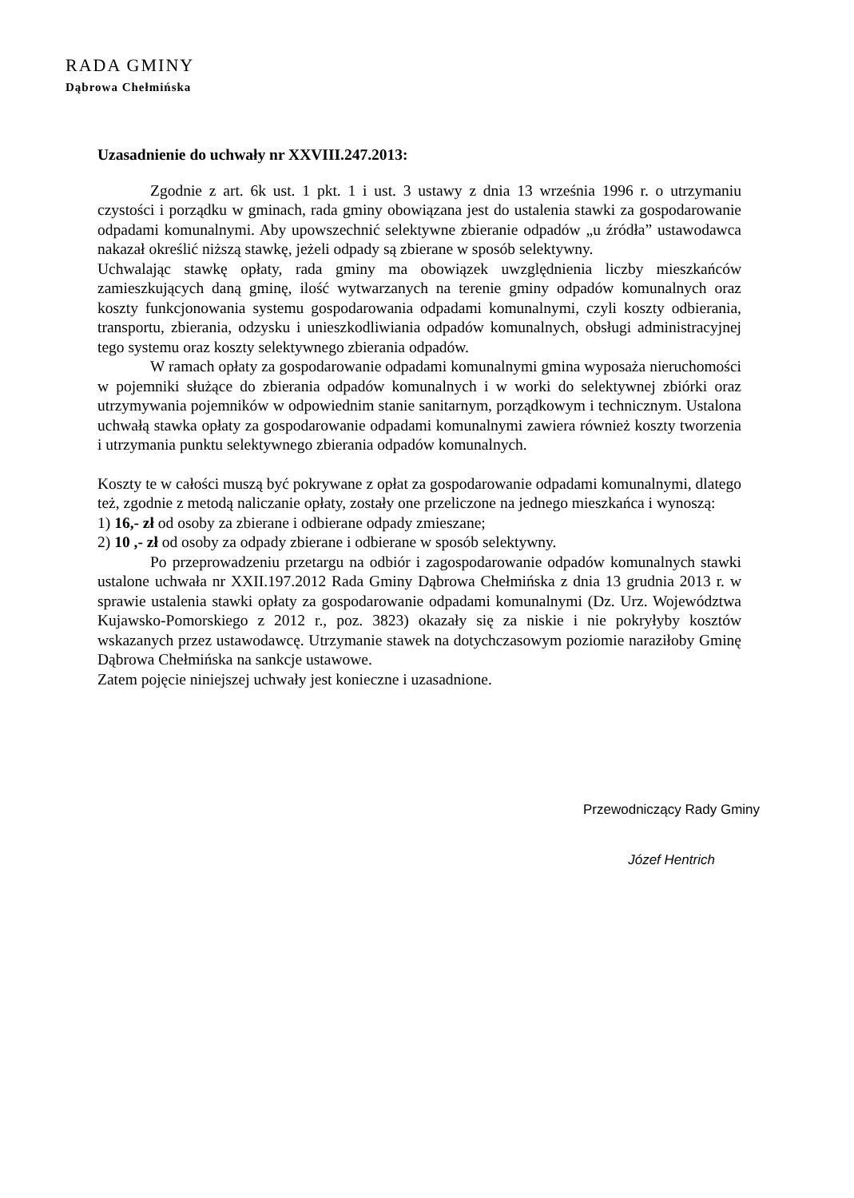RADA GMINY
Dąbrowa Chełmińska
Uzasadnienie do uchwały nr XXVIII.247.2013:
Zgodnie z art. 6k ust. 1 pkt. 1 i ust. 3 ustawy z dnia 13 września 1996 r. o utrzymaniu czystości i porządku w gminach, rada gminy obowiązana jest do ustalenia stawki za gospodarowanie odpadami komunalnymi. Aby upowszechnić selektywne zbieranie odpadów „u źródła” ustawodawca nakazał określić niższą stawkę, jeżeli odpady są zbierane w sposób selektywny.
Uchwalając stawkę opłaty, rada gminy ma obowiązek uwzględnienia liczby mieszkańców zamieszkujących daną gminę, ilość wytwarzanych na terenie gminy odpadów komunalnych oraz koszty funkcjonowania systemu gospodarowania odpadami komunalnymi, czyli koszty odbierania, transportu, zbierania, odzysku i unieszkodliwiania odpadów komunalnych, obsługi administracyjnej tego systemu oraz koszty selektywnego zbierania odpadów.
W ramach opłaty za gospodarowanie odpadami komunalnymi gmina wyposaża nieruchomości w pojemniki służące do zbierania odpadów komunalnych i w worki do selektywnej zbiórki oraz utrzymywania pojemników w odpowiednim stanie sanitarnym, porządkowym i technicznym. Ustalona uchwałą stawka opłaty za gospodarowanie odpadami komunalnymi zawiera również koszty tworzenia i utrzymania punktu selektywnego zbierania odpadów komunalnych.
Koszty te w całości muszą być pokrywane z opłat za gospodarowanie odpadami komunalnymi, dlatego też, zgodnie z metodą naliczanie opłaty, zostały one przeliczone na jednego mieszkańca i wynoszą:
1) 16,- zł od osoby za zbierane i odbierane odpady zmieszane;
2) 10 ,- zł od osoby za odpady zbierane i odbierane w sposób selektywny.
Po przeprowadzeniu przetargu na odbiór i zagospodarowanie odpadów komunalnych stawki ustalone uchwała nr XXII.197.2012 Rada Gminy Dąbrowa Chełmińska z dnia 13 grudnia 2013 r. w sprawie ustalenia stawki opłaty za gospodarowanie odpadami komunalnymi (Dz. Urz. Województwa Kujawsko-Pomorskiego z 2012 r., poz. 3823) okazały się za niskie i nie pokryłyby kosztów wskazanych przez ustawodawcę. Utrzymanie stawek na dotychczasowym poziomie naraziłoby Gminę Dąbrowa Chełmińska na sankcje ustawowe.
Zatem pojęcie niniejszej uchwały jest konieczne i uzasadnione.
Przewodniczący Rady Gminy
Józef Hentrich